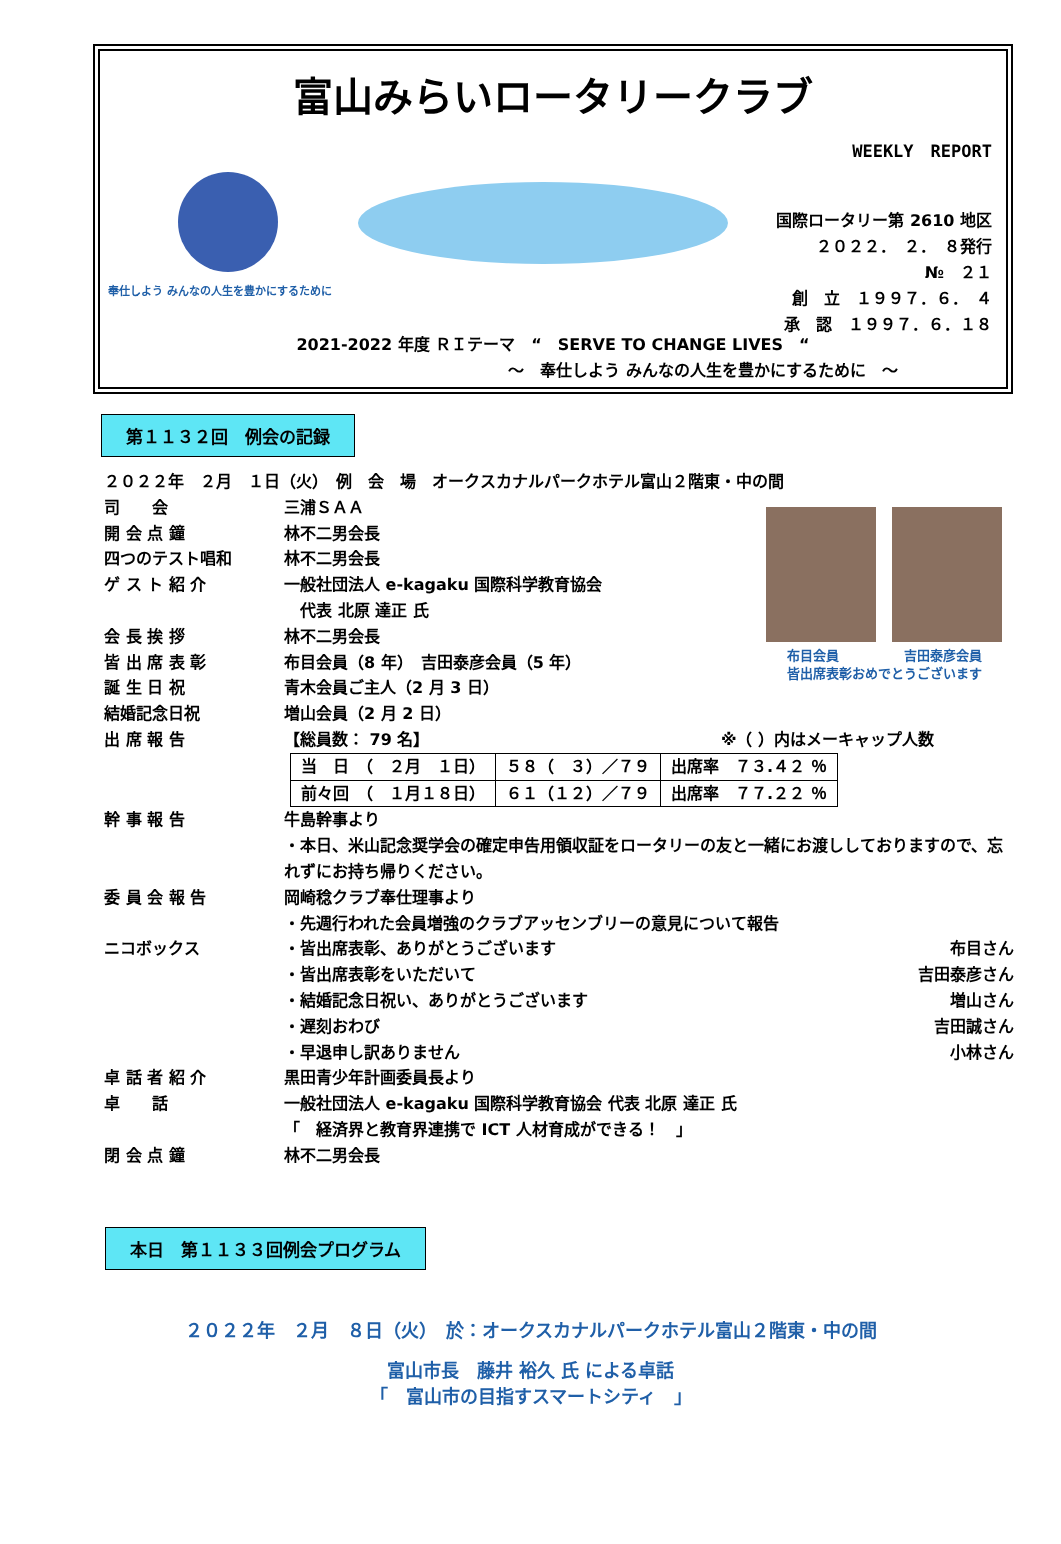富山みらいロータリークラブ
WEEKLY　REPORT
奉仕しよう みんなの人生を豊かにするために
国際ロータリー第 2610 地区
２０２２．　２．　８発行
№　２１
創　立　１９９７．６．　４
承　認　１９９７．６．１８
2021-2022 年度 ＲＩテーマ　“　SERVE TO CHANGE LIVES　“
～　奉仕しよう みんなの人生を豊かにするために　～
第１１３２回　例会の記録
２０２２年　２月　１日（火）　例　会　場　オークスカナルパークホテル富山２階東・中の間
布目会員　　　　　吉田泰彦会員
皆出席表彰おめでとうございます
司　　会 三浦ＳＡＡ
開 会 点 鐘 林不二男会長
四つのテスト唱和 林不二男会長
ゲ ス ト 紹 介 一般社団法人 e-kagaku 国際科学教育協会
　代表 北原 達正 氏
会 長 挨 拶 林不二男会長
皆 出 席 表 彰 布目会員（8 年）　吉田泰彦会員（5 年）
誕 生 日 祝 青木会員ご主人（2 月 3 日）
結婚記念日祝 増山会員（2 月 2 日）
出 席 報 告 【総員数： 79 名】 ※（ ）内はメーキャップ人数
| 当 日 （ ２月 １日） | ５８（ ３）／７９ | 出席率 ７３.４２ ％ |
| 前々回 （ １月１８日） | ６１（１２）／７９ | 出席率 ７７.２２ ％ |
幹 事 報 告 牛島幹事より
・本日、米山記念奨学会の確定申告用領収証をロータリーの友と一緒にお渡ししておりますので、忘れずにお持ち帰りください。
委 員 会 報 告 岡崎稔クラブ奉仕理事より
・先週行われた会員増強のクラブアッセンブリーの意見について報告
ニコボックス ・皆出席表彰、ありがとうございます 布目さん
・皆出席表彰をいただいて 吉田泰彦さん
・結婚記念日祝い、ありがとうございます 増山さん
・遅刻おわび 吉田誠さん
・早退申し訳ありません 小林さん
卓 話 者 紹 介 黒田青少年計画委員長より
卓　　話 一般社団法人 e-kagaku 国際科学教育協会 代表 北原 達正 氏
「　経済界と教育界連携で ICT 人材育成ができる！　」
閉 会 点 鐘 林不二男会長
本日　第１１３３回例会プログラム
２０２２年　２月　８日（火）　於：オークスカナルパークホテル富山２階東・中の間
富山市長　藤井 裕久 氏 による卓話
「　富山市の目指すスマートシティ　」